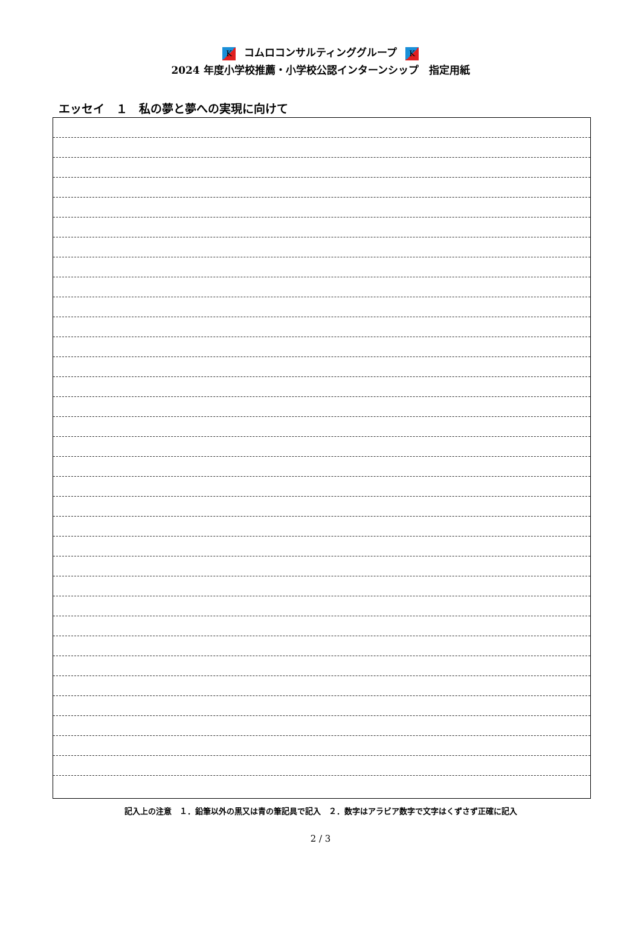Kコムロコンサルティンググループ K
2024 年度小学校推薦・小学校公認インターンシップ　指定用紙
エッセイ　１　私の夢と夢への実現に向けて
記入上の注意　１．鉛筆以外の黒又は青の筆記具で記入　２．数字はアラビア数字で文字はくずさず正確に記入
2 / 3